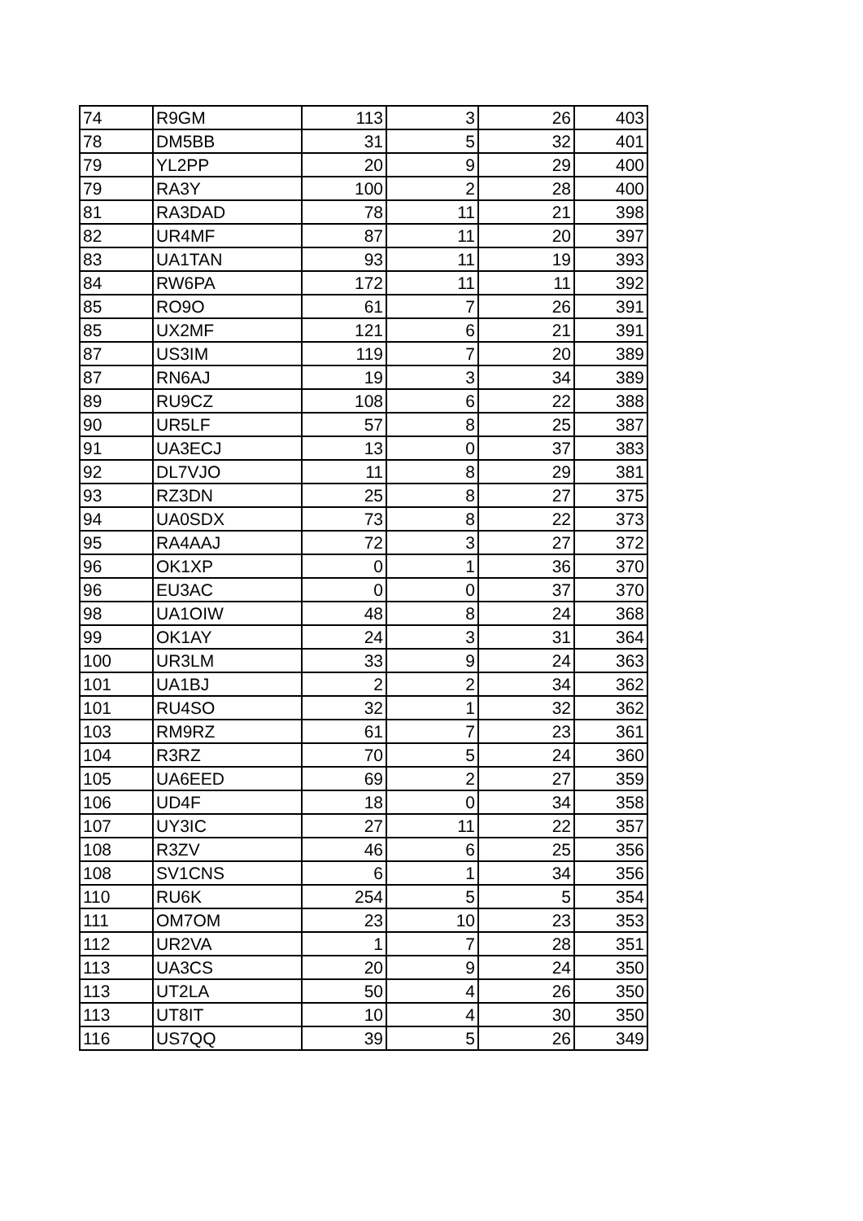| 74 | R9GM | 113 | 3 | 26 | 403 |
| 78 | DM5BB | 31 | 5 | 32 | 401 |
| 79 | YL2PP | 20 | 9 | 29 | 400 |
| 79 | RA3Y | 100 | 2 | 28 | 400 |
| 81 | RA3DAD | 78 | 11 | 21 | 398 |
| 82 | UR4MF | 87 | 11 | 20 | 397 |
| 83 | UA1TAN | 93 | 11 | 19 | 393 |
| 84 | RW6PA | 172 | 11 | 11 | 392 |
| 85 | RO9O | 61 | 7 | 26 | 391 |
| 85 | UX2MF | 121 | 6 | 21 | 391 |
| 87 | US3IM | 119 | 7 | 20 | 389 |
| 87 | RN6AJ | 19 | 3 | 34 | 389 |
| 89 | RU9CZ | 108 | 6 | 22 | 388 |
| 90 | UR5LF | 57 | 8 | 25 | 387 |
| 91 | UA3ECJ | 13 | 0 | 37 | 383 |
| 92 | DL7VJO | 11 | 8 | 29 | 381 |
| 93 | RZ3DN | 25 | 8 | 27 | 375 |
| 94 | UA0SDX | 73 | 8 | 22 | 373 |
| 95 | RA4AAJ | 72 | 3 | 27 | 372 |
| 96 | OK1XP | 0 | 1 | 36 | 370 |
| 96 | EU3AC | 0 | 0 | 37 | 370 |
| 98 | UA1OIW | 48 | 8 | 24 | 368 |
| 99 | OK1AY | 24 | 3 | 31 | 364 |
| 100 | UR3LM | 33 | 9 | 24 | 363 |
| 101 | UA1BJ | 2 | 2 | 34 | 362 |
| 101 | RU4SO | 32 | 1 | 32 | 362 |
| 103 | RM9RZ | 61 | 7 | 23 | 361 |
| 104 | R3RZ | 70 | 5 | 24 | 360 |
| 105 | UA6EED | 69 | 2 | 27 | 359 |
| 106 | UD4F | 18 | 0 | 34 | 358 |
| 107 | UY3IC | 27 | 11 | 22 | 357 |
| 108 | R3ZV | 46 | 6 | 25 | 356 |
| 108 | SV1CNS | 6 | 1 | 34 | 356 |
| 110 | RU6K | 254 | 5 | 5 | 354 |
| 111 | OM7OM | 23 | 10 | 23 | 353 |
| 112 | UR2VA | 1 | 7 | 28 | 351 |
| 113 | UA3CS | 20 | 9 | 24 | 350 |
| 113 | UT2LA | 50 | 4 | 26 | 350 |
| 113 | UT8IT | 10 | 4 | 30 | 350 |
| 116 | US7QQ | 39 | 5 | 26 | 349 |